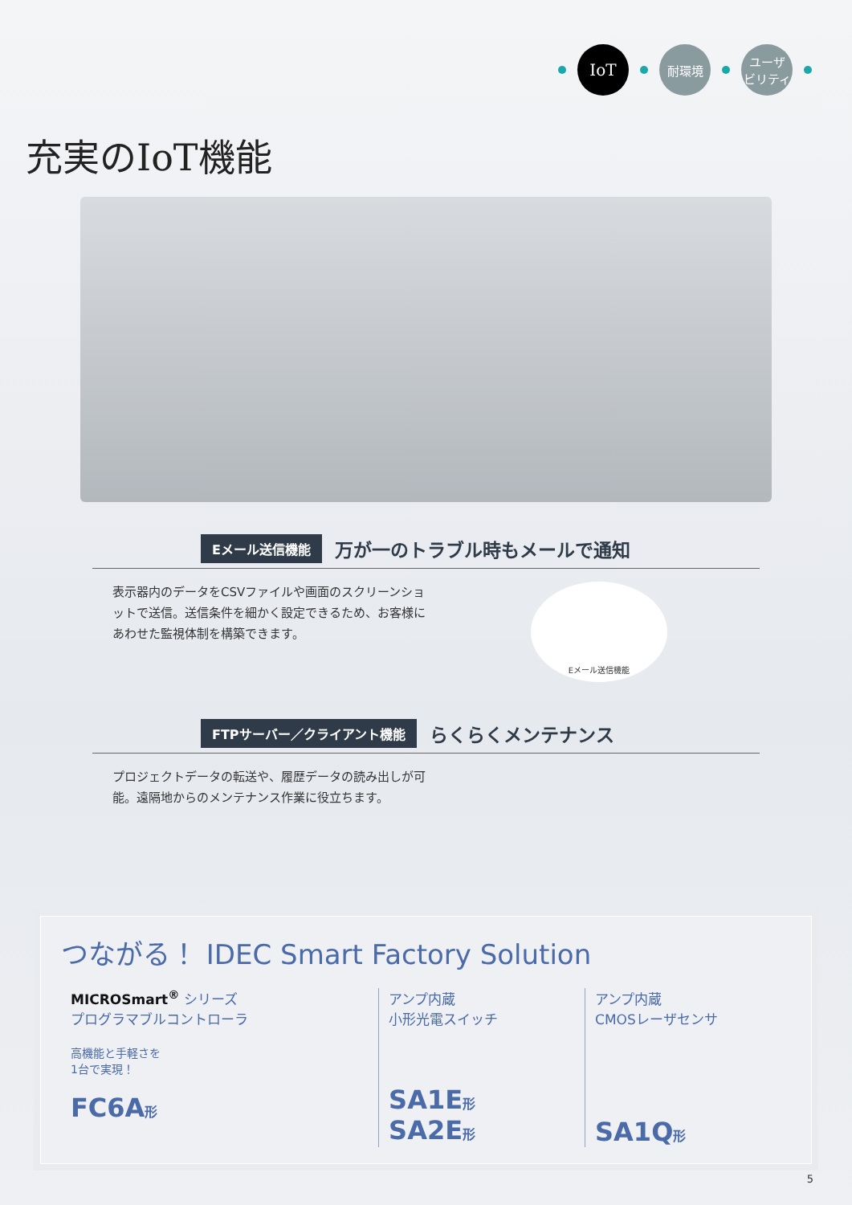IoT
耐環境
ユーザ
ビリティ
充実のIoT機能
Eメール送信機能 万が一のトラブル時もメールで通知
表示器内のデータをCSVファイルや画面のスクリーンショットで送信。送信条件を細かく設定できるため、お客様にあわせた監視体制を構築できます。
Eメール送信機能
FTPサーバー／クライアント機能 らくらくメンテナンス
プロジェクトデータの転送や、履歴データの読み出しが可能。遠隔地からのメンテナンス作業に役立ちます。
つながる！ IDEC Smart Factory Solution
MICROSmart<sup>®</sup> シリーズ
プログラマブルコントローラ
高機能と手軽さを
1台で実現！
FC6A形
アンプ内蔵
小形光電スイッチ
SA1E形
SA2E形
アンプ内蔵
CMOSレーザセンサ
SA1Q形
5